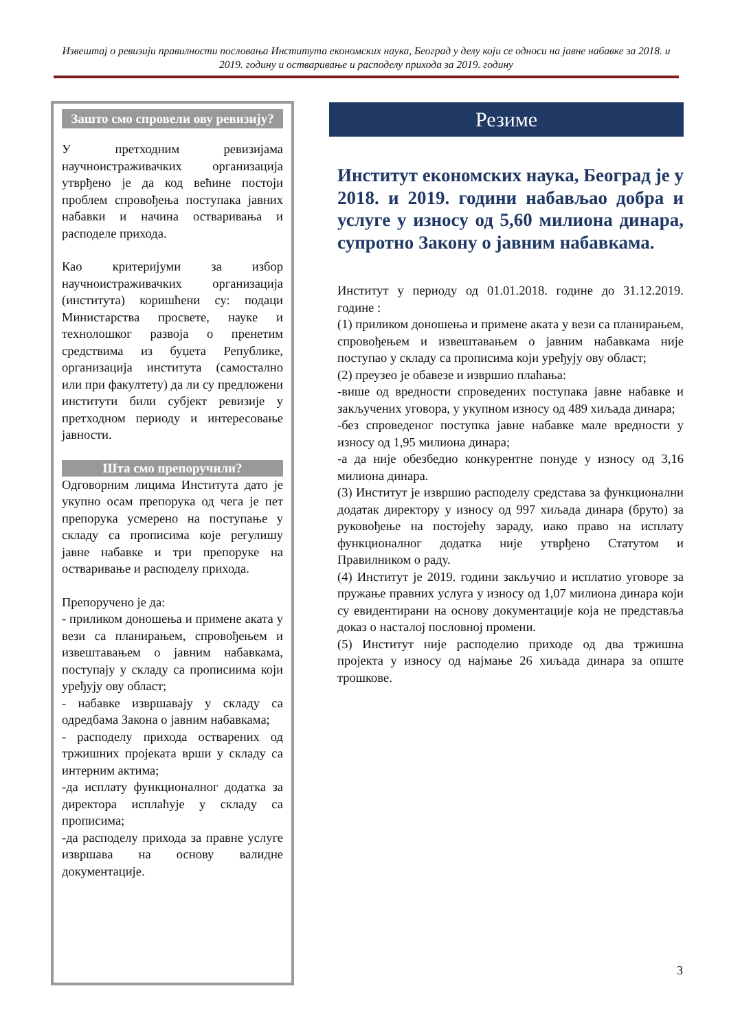Извештај о ревизији правилности пословања Института економских наука, Београд у делу који се односи на јавне набавке за 2018. и 2019. годину и остваривање и расподелу прихода за 2019. годину
Зашто смо спровели ову ревизију?
У претходним ревизијама научноистраживачких организација утврђено је да код већине постоји проблем спровођења поступака јавних набавки и начина остваривања и расподеле прихода.
Као критеријуми за избор научноистраживачких организација (института) коришћени су: подаци Министарства просвете, науке и технолошког развоја о пренетим средствима из буџета Републике, организација института (самостално или при факултету) да ли су предложени институти били субјект ревизије у претходном периоду и интересовање јавности.
Шта смо препоручили?
Одговорним лицима Института дато је укупно осам препорука од чега је пет препорука усмерено на поступање у складу са прописима које регулишу јавне набавке и три препоруке на остваривање и расподелу прихода.
Препоручено је да:
- приликом доношења и примене аката у вези са планирањем, спровођењем и извештавањем о јавним набавкама, поступају у складу са прописиима који уређују ову област;
- набавке извршавају у складу са одредбама Закона о јавним набавкама;
- расподелу прихода остварених од тржишних пројеката врши у складу са интерним актима;
-да исплату функционалног додатка за директора исплаћује у складу са прописима;
-да расподелу прихода за правне услуге извршава на основу валидне документације.
Резиме
Институт економских наука, Београд је у 2018. и 2019. години набављао добра и услуге у износу од 5,60 милиона динара, супротно Закону о јавним набавкама.
Институт у периоду од 01.01.2018. године до 31.12.2019. године :
(1) приликом доношења и примене аката у вези са планирањем, спровођењем и извештавањем о јавним набавкама није поступао у складу са прописима који уређују ову област;
(2) преузео је обавезе и извршио плаћања:
-више од вредности спроведених поступака јавне набавке и закључених уговора, у укупном износу од 489 хиљада динара;
-без спроведеног поступка јавне набавке мале вредности у износу од 1,95 милиона динара;
-а да није обезбедио конкурентне понуде у износу од 3,16 милиона динара.
(3) Институт је извршио расподелу средстава за функционални додатак директору у износу од 997 хиљада динара (бруто) за руковођење на постојећу зараду, иако право на исплату функционалног додатка није утврђено Статутом и Правилником о раду.
(4) Институт је 2019. години закључио и исплатио уговоре за пружање правних услуга у износу од 1,07 милиона динара који су евидентирани на основу документације која не представља доказ о насталој пословној промени.
(5) Институт није расподелио приходе од два тржишна пројекта у износу од најмање 26 хиљада динара за опште трошкове.
3